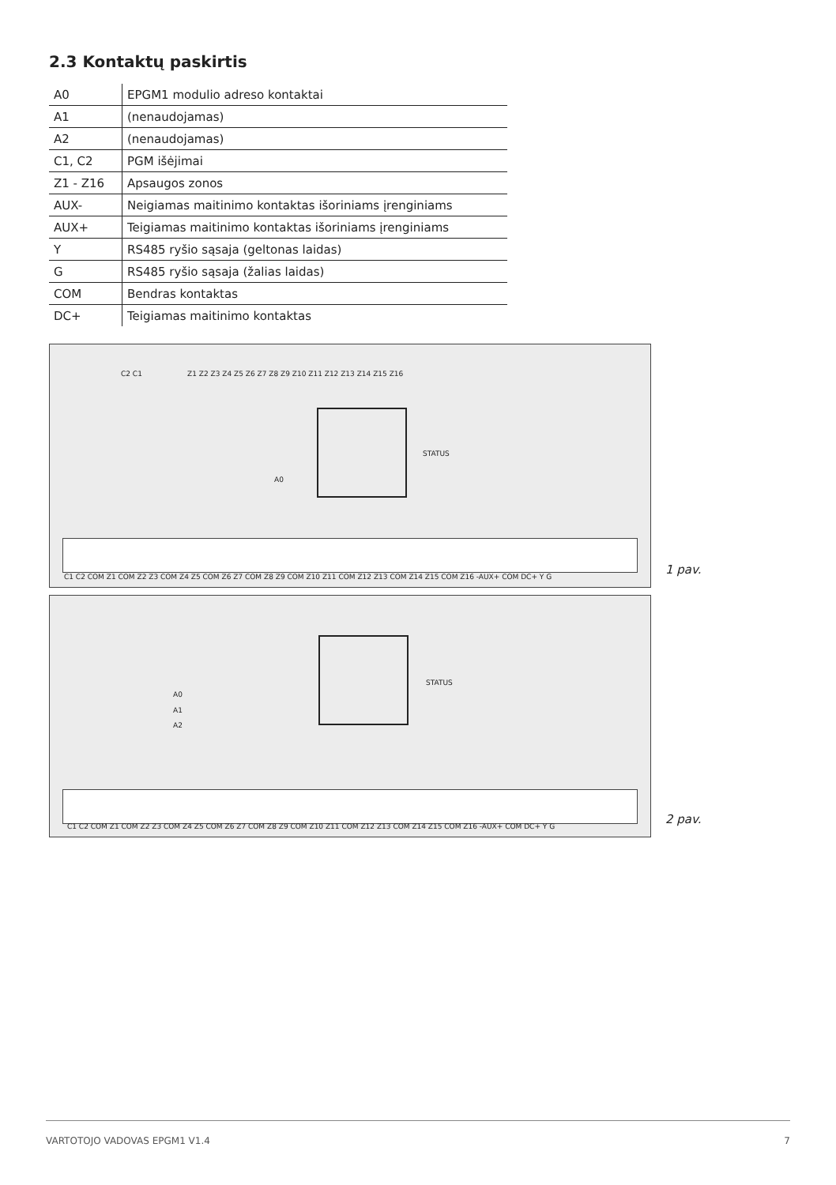2.3 Kontaktų paskirtis
| A0 | EPGM1 modulio adreso kontaktai |
| A1 | (nenaudojamas) |
| A2 | (nenaudojamas) |
| C1, C2 | PGM išėjimai |
| Z1 - Z16 | Apsaugos zonos |
| AUX- | Neigiamas maitinimo kontaktas išoriniams įrenginiams |
| AUX+ | Teigiamas maitinimo kontaktas išoriniams įrenginiams |
| Y | RS485 ryšio sąsaja (geltonas laidas) |
| G | RS485 ryšio sąsaja (žalias laidas) |
| COM | Bendras kontaktas |
| DC+ | Teigiamas maitinimo kontaktas |
C2 C1 Z1 Z2 Z3 Z4 Z5 Z6 Z7 Z8 Z9 Z10 Z11 Z12 Z13 Z14 Z15 Z16
STATUS
A0
C1 C2 COM Z1 COM Z2 Z3 COM Z4 Z5 COM Z6 Z7 COM Z8 Z9 COM Z10 Z11 COM Z12 Z13 COM Z14 Z15 COM Z16 -AUX+ COM DC+ Y G
1 pav.
STATUS
A0
A1
A2
C1 C2 COM Z1 COM Z2 Z3 COM Z4 Z5 COM Z6 Z7 COM Z8 Z9 COM Z10 Z11 COM Z12 Z13 COM Z14 Z15 COM Z16 -AUX+ COM DC+ Y G
2 pav.
VARTOTOJO VADOVAS EPGM1 V1.4 7